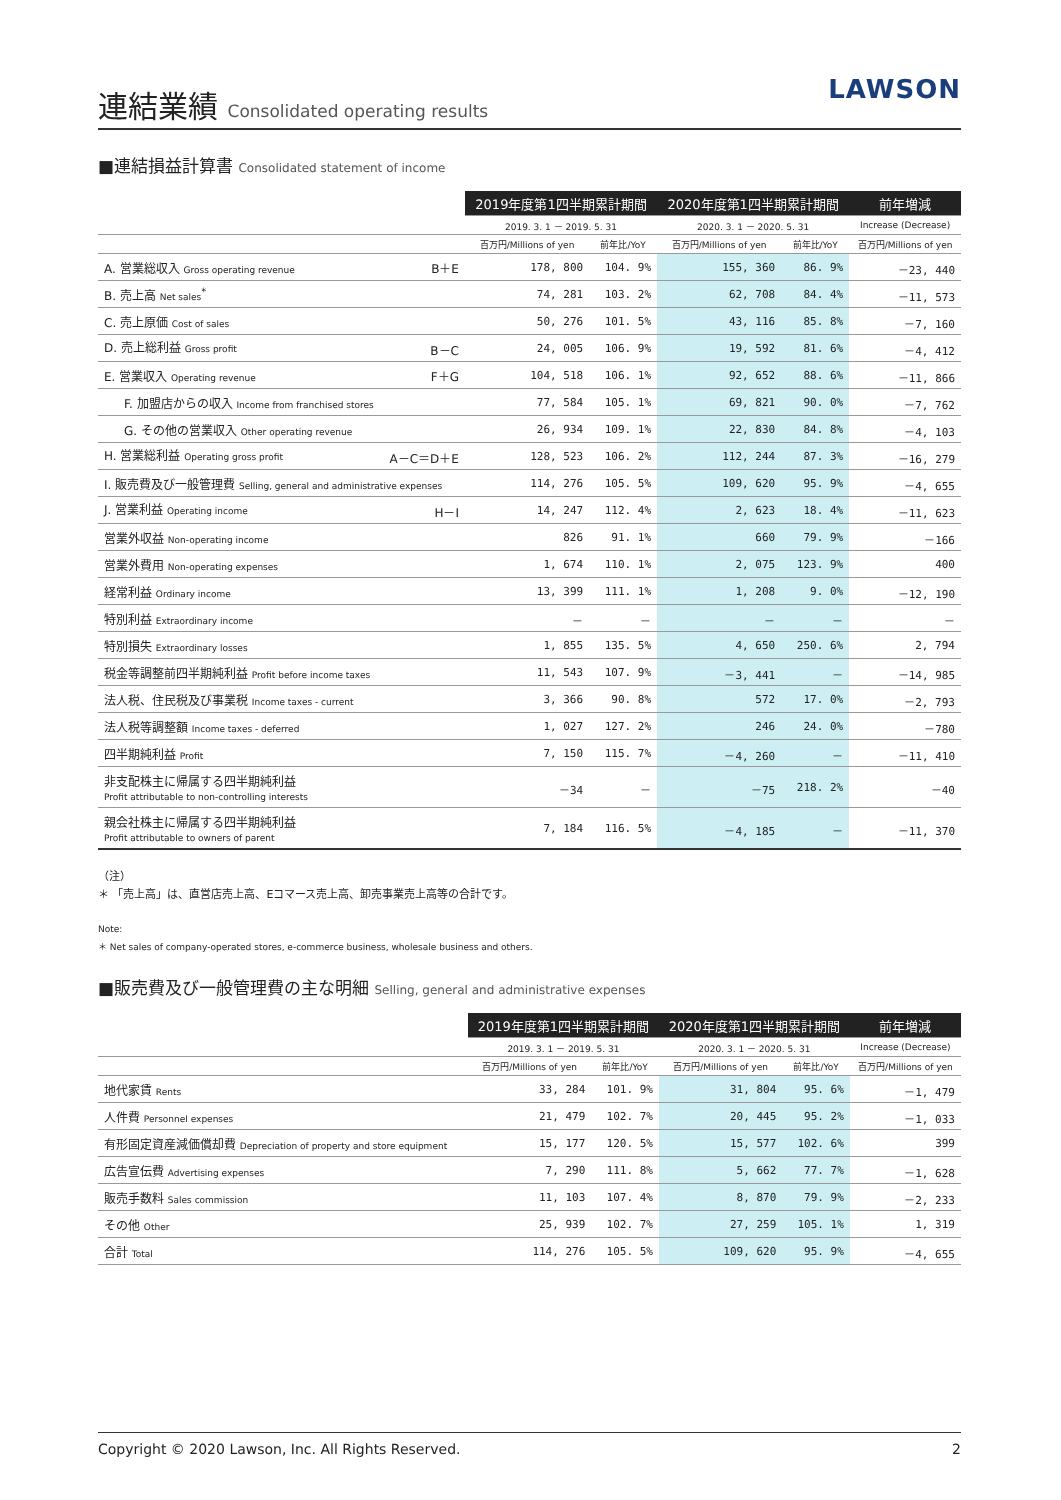連結業績 Consolidated operating results
LAWSON
■連結損益計算書 Consolidated statement of income
| | 2019年度第1四半期累計期間 | | 2020年度第1四半期累計期間 | | 前年増減 |
| --- | --- | --- | --- | --- | --- |
| | 2019. 3. 1 － 2019. 5. 31 | | 2020. 3. 1 － 2020. 5. 31 | | Increase (Decrease) |
| | 百万円/Millions of yen | 前年比/YoY | 百万円/Millions of yen | 前年比/YoY | 百万円/Millions of yen |
| A. 営業総収入 Gross operating revenue B＋E | 178, 800 | 104. 9% | 155, 360 | 86. 9% | －23, 440 |
| B. 売上高 Net sales<sup>*</sup> | 74, 281 | 103. 2% | 62, 708 | 84. 4% | －11, 573 |
| C. 売上原価 Cost of sales | 50, 276 | 101. 5% | 43, 116 | 85. 8% | －7, 160 |
| D. 売上総利益 Gross profit B－C | 24, 005 | 106. 9% | 19, 592 | 81. 6% | －4, 412 |
| E. 営業収入 Operating revenue F＋G | 104, 518 | 106. 1% | 92, 652 | 88. 6% | －11, 866 |
| F. 加盟店からの収入 Income from franchised stores | 77, 584 | 105. 1% | 69, 821 | 90. 0% | －7, 762 |
| G. その他の営業収入 Other operating revenue | 26, 934 | 109. 1% | 22, 830 | 84. 8% | －4, 103 |
| H. 営業総利益 Operating gross profit A－C＝D＋E | 128, 523 | 106. 2% | 112, 244 | 87. 3% | －16, 279 |
| I. 販売費及び一般管理費 Selling, general and administrative expenses | 114, 276 | 105. 5% | 109, 620 | 95. 9% | －4, 655 |
| J. 営業利益 Operating income H－I | 14, 247 | 112. 4% | 2, 623 | 18. 4% | －11, 623 |
| 営業外収益 Non-operating income | 826 | 91. 1% | 660 | 79. 9% | －166 |
| 営業外費用 Non-operating expenses | 1, 674 | 110. 1% | 2, 075 | 123. 9% | 400 |
| 経常利益 Ordinary income | 13, 399 | 111. 1% | 1, 208 | 9. 0% | －12, 190 |
| 特別利益 Extraordinary income | － | － | － | － | － |
| 特別損失 Extraordinary losses | 1, 855 | 135. 5% | 4, 650 | 250. 6% | 2, 794 |
| 税金等調整前四半期純利益 Profit before income taxes | 11, 543 | 107. 9% | －3, 441 | － | －14, 985 |
| 法人税、住民税及び事業税 Income taxes - current | 3, 366 | 90. 8% | 572 | 17. 0% | －2, 793 |
| 法人税等調整額 Income taxes - deferred | 1, 027 | 127. 2% | 246 | 24. 0% | －780 |
| 四半期純利益 Profit | 7, 150 | 115. 7% | －4, 260 | － | －11, 410 |
| 非支配株主に帰属する四半期純利益 Profit attributable to non-controlling interests | －34 | － | －75 | 218. 2% | －40 |
| 親会社株主に帰属する四半期純利益 Profit attributable to owners of parent | 7, 184 | 116. 5% | －4, 185 | － | －11, 370 |
（注）
＊ 「売上高」は、直営店売上高、Eコマース売上高、卸売事業売上高等の合計です。
Note:
＊ Net sales of company-operated stores, e-commerce business, wholesale business and others.
■販売費及び一般管理費の主な明細 Selling, general and administrative expenses
| | 2019年度第1四半期累計期間 | | 2020年度第1四半期累計期間 | | 前年増減 |
| --- | --- | --- | --- | --- | --- |
| | 2019. 3. 1 － 2019. 5. 31 | | 2020. 3. 1 － 2020. 5. 31 | | Increase (Decrease) |
| | 百万円/Millions of yen | 前年比/YoY | 百万円/Millions of yen | 前年比/YoY | 百万円/Millions of yen |
| 地代家賃 Rents | 33, 284 | 101. 9% | 31, 804 | 95. 6% | －1, 479 |
| 人件費 Personnel expenses | 21, 479 | 102. 7% | 20, 445 | 95. 2% | －1, 033 |
| 有形固定資産減価償却費 Depreciation of property and store equipment | 15, 177 | 120. 5% | 15, 577 | 102. 6% | 399 |
| 広告宣伝費 Advertising expenses | 7, 290 | 111. 8% | 5, 662 | 77. 7% | －1, 628 |
| 販売手数料 Sales commission | 11, 103 | 107. 4% | 8, 870 | 79. 9% | －2, 233 |
| その他 Other | 25, 939 | 102. 7% | 27, 259 | 105. 1% | 1, 319 |
| 合計 Total | 114, 276 | 105. 5% | 109, 620 | 95. 9% | －4, 655 |
Copyright © 2020 Lawson, Inc. All Rights Reserved. 2